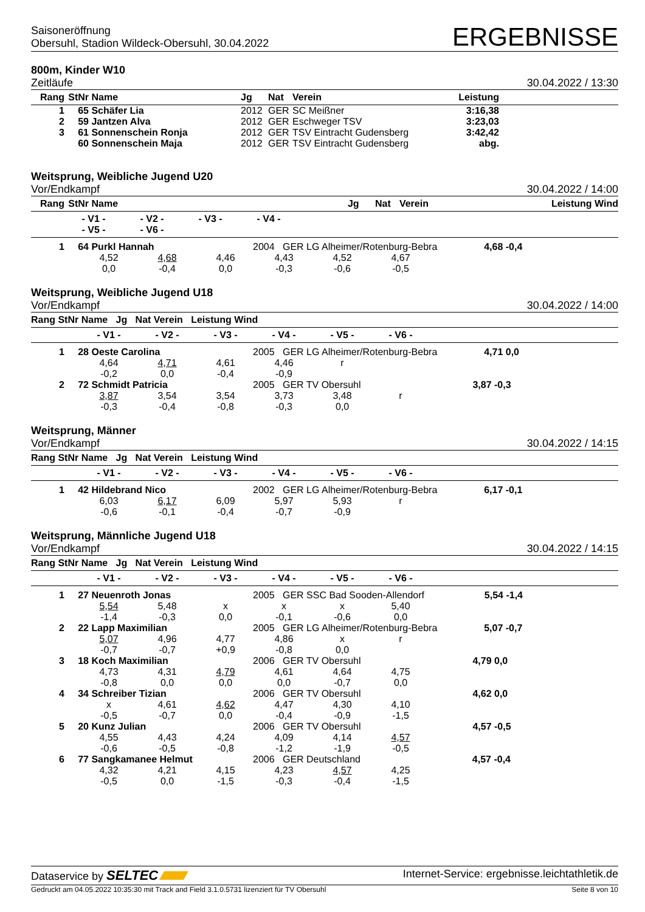Saisoneröffnung
Obersuhl, Stadion Wildeck-Obersuhl, 30.04.2022
ERGEBNISSE
800m, Kinder W10
Zeitläufe
30.04.2022 / 13:30
| Rang | StNr | Name | Jg | Nat | Verein | Leistung | |
| --- | --- | --- | --- | --- | --- | --- | --- |
| 1 | 65 | Schäfer Lia | 2012 | GER | SC Meißner | 3:16,38 | |
| 2 | 59 | Jantzen Alva | 2012 | GER | Eschweger TSV | 3:23,03 | |
| 3 | 61 | Sonnenschein Ronja | 2012 | GER | TSV Eintracht Gudensberg | 3:42,42 | |
| | 60 | Sonnenschein Maja | 2012 | GER | TSV Eintracht Gudensberg | abg. | |
Weitsprung, Weibliche Jugend U20
Vor/Endkampf
30.04.2022 / 14:00
| Rang | StNr | Name | | Jg | Nat | Verein | Leistung | Wind |
| --- | --- | --- | --- | --- | --- | --- | --- | --- |
| | - V1 - - V2 - - V3 - - V4 - - V5 - - V6 - | | | | | | | |
1 64 Purkl Hannah 2004 GER LG Alheimer/Rotenburg-Bebra 4,68 -0,4
4,52 4,68 4,46 4,43 4,52 4,67 0,0 -0,4 0,0 -0,3 -0,6 -0,5
Weitsprung, Weibliche Jugend U18
Vor/Endkampf
30.04.2022 / 14:00
Rang StNr Name Jg Nat Verein Leistung Wind
- V1 - - V2 - - V3 - - V4 - - V5 - - V6 -
1 28 Oeste Carolina 2005 GER LG Alheimer/Rotenburg-Bebra 4,71 0,0
4,64 4,71 4,61 4,46 r -0,2 0,0 -0,4 -0,9
2 72 Schmidt Patricia 2005 GER TV Obersuhl 3,87 -0,3
3,87 3,54 3,54 3,73 3,48 r -0,3 -0,4 -0,8 -0,3 0,0
Weitsprung, Männer
Vor/Endkampf
30.04.2022 / 14:15
Rang StNr Name Jg Nat Verein Leistung Wind
- V1 - - V2 - - V3 - - V4 - - V5 - - V6 -
1 42 Hildebrand Nico 2002 GER LG Alheimer/Rotenburg-Bebra 6,17 -0,1
6,03 6,17 6,09 5,97 5,93 r -0,6 -0,1 -0,4 -0,7 -0,9
Weitsprung, Männliche Jugend U18
Vor/Endkampf
30.04.2022 / 14:15
Rang StNr Name Jg Nat Verein Leistung Wind
- V1 - - V2 - - V3 - - V4 - - V5 - - V6 -
1 27 Neuenroth Jonas 2005 GER SSC Bad Sooden-Allendorf 5,54 -1,4
5,54 5,48 x x x 5,40 -1,4 -0,3 0,0 -0,1 -0,6 0,0
2 22 Lapp Maximilian 2005 GER LG Alheimer/Rotenburg-Bebra 5,07 -0,7
5,07 4,96 4,77 4,86 x r -0,7 -0,7 +0,9 -0,8 0,0
3 18 Koch Maximilian 2006 GER TV Obersuhl 4,79 0,0
4,73 4,31 4,79 4,61 4,64 4,75 -0,8 0,0 0,0 0,0 -0,7 0,0
4 34 Schreiber Tizian 2006 GER TV Obersuhl 4,62 0,0
x 4,61 4,62 4,47 4,30 4,10 -0,5 -0,7 0,0 -0,4 -0,9 -1,5
5 20 Kunz Julian 2006 GER TV Obersuhl 4,57 -0,5
4,55 4,43 4,24 4,09 4,14 4,57 -0,6 -0,5 -0,8 -1,2 -1,9 -0,5
6 77 Sangkamanee Helmut 2006 GER Deutschland 4,57 -0,4
4,32 4,21 4,15 4,23 4,57 4,25 -0,5 0,0 -1,5 -0,3 -0,4 -1,5
Dataservice by SELTEC Internet-Service: ergebnisse.leichtathletik.de
Gedruckt am 04.05.2022 10:35:30 mit Track and Field 3.1.0.5731 lizenziert für TV Obersuhl Seite 8 von 10